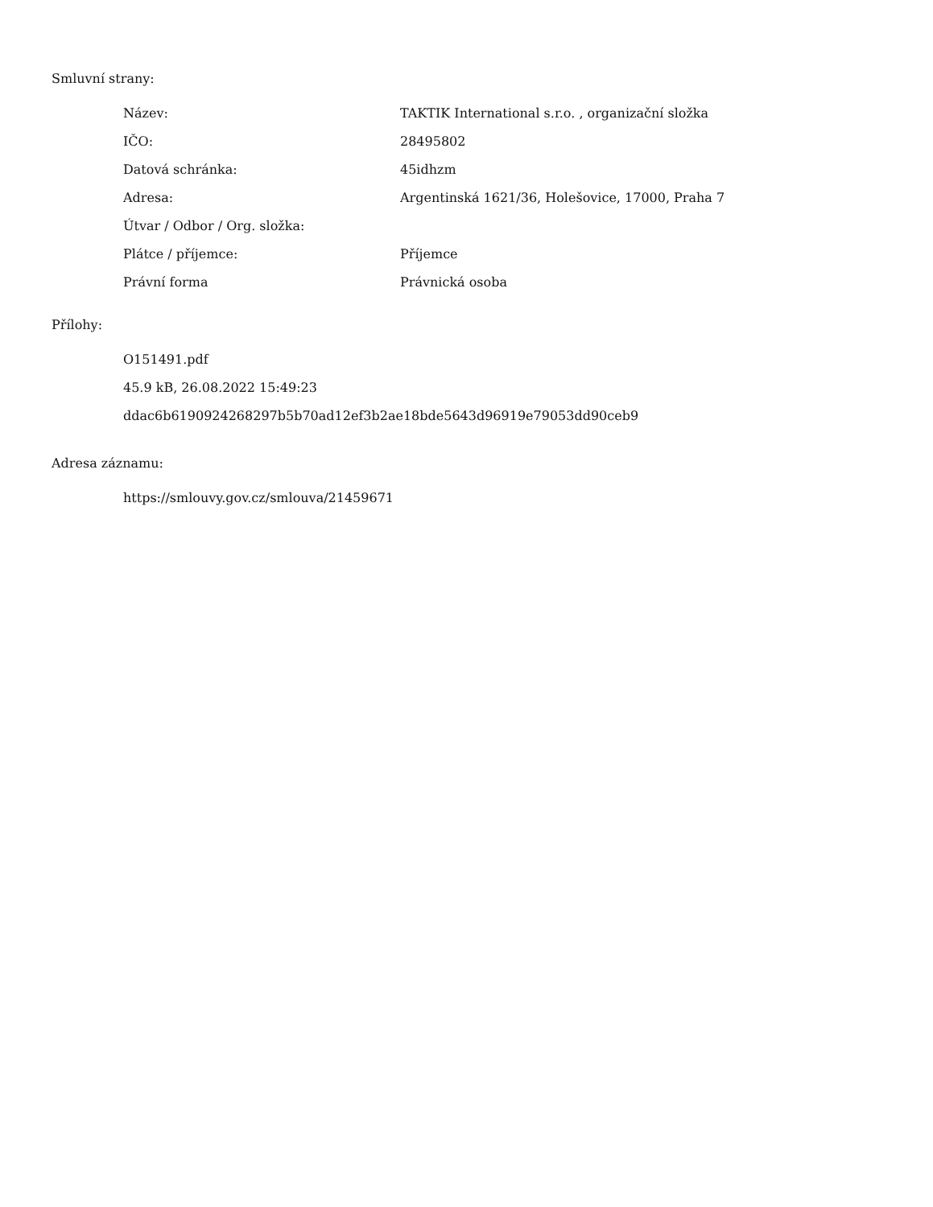Smluvní strany:
| Název: | TAKTIK International s.r.o. , organizační složka |
| IČO: | 28495802 |
| Datová schránka: | 45idhzm |
| Adresa: | Argentinská 1621/36, Holešovice, 17000, Praha 7 |
| Útvar / Odbor / Org. složka: | |
| Plátce / příjemce: | Příjemce |
| Právní forma | Právnická osoba |
Přílohy:
O151491.pdf
45.9 kB, 26.08.2022 15:49:23
ddac6b6190924268297b5b70ad12ef3b2ae18bde5643d96919e79053dd90ceb9
Adresa záznamu:
https://smlouvy.gov.cz/smlouva/21459671